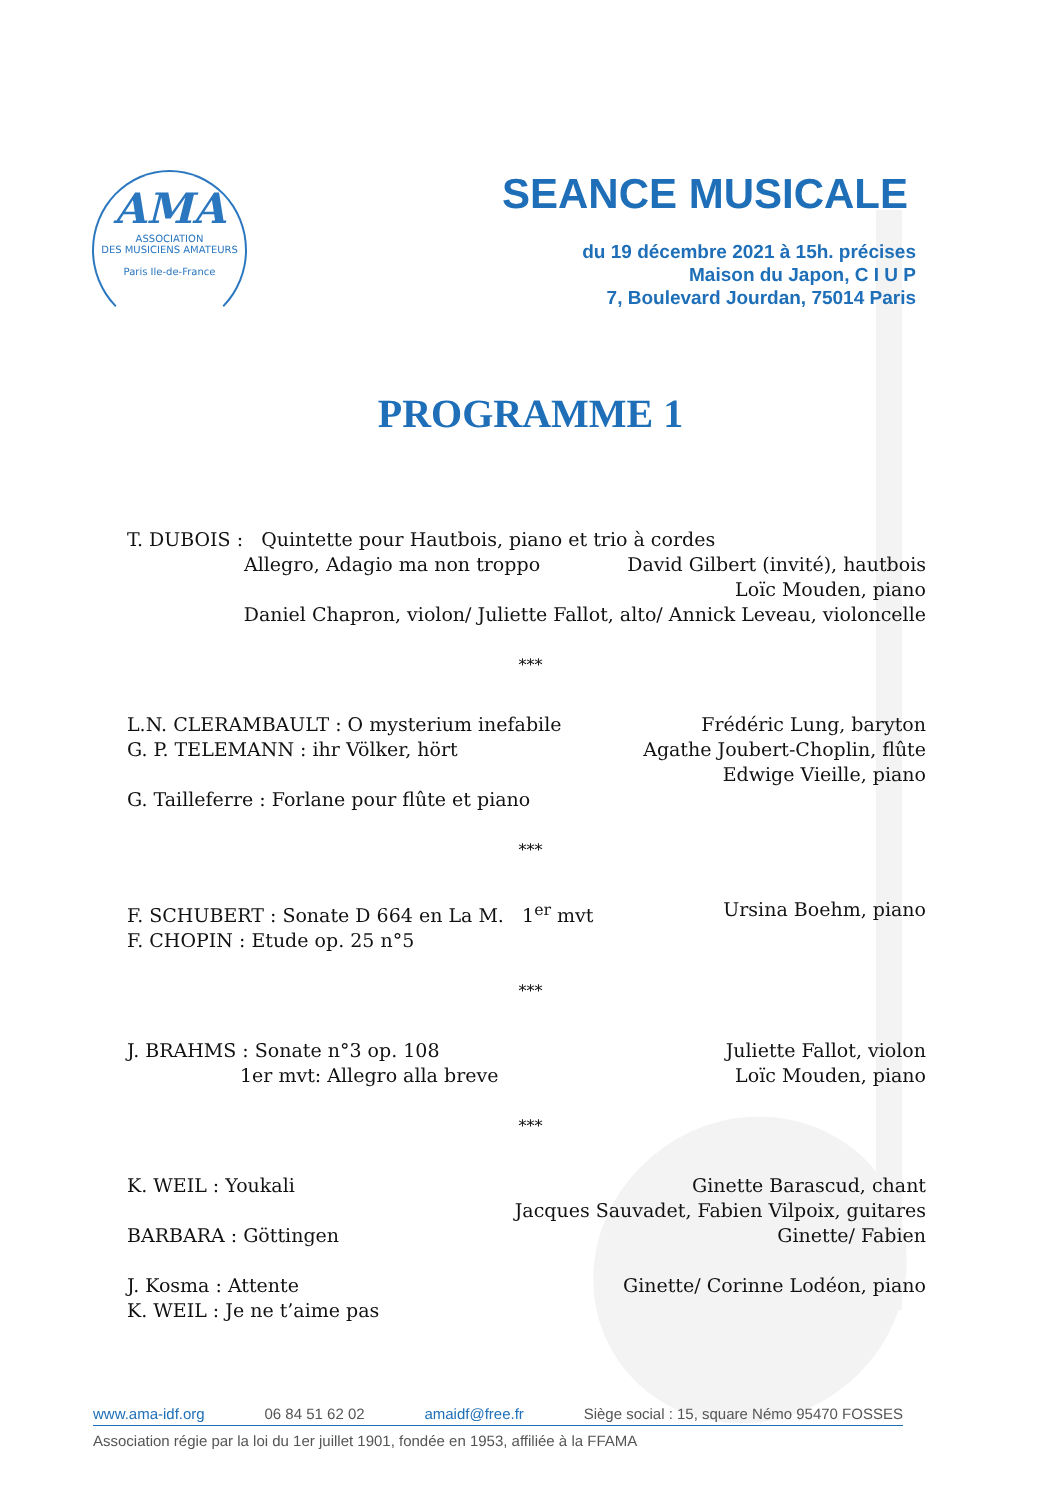AMA
ASSOCIATION
DES MUSICIENS AMATEURS
Paris Ile-de-France
SEANCE MUSICALE
du 19 décembre 2021 à 15h. précises
Maison du Japon, C I U P
7, Boulevard Jourdan, 75014 Paris
PROGRAMME 1
T. DUBOIS : Quintette pour Hautbois, piano et trio à cordes
Allegro, Adagio ma non troppo David Gilbert (invité), hautbois
Loïc Mouden, piano
Daniel Chapron, violon/ Juliette Fallot, alto/ Annick Leveau, violoncelle
***
L.N. CLERAMBAULT : O mysterium inefabile Frédéric Lung, baryton
G. P. TELEMANN : ihr Völker, hört Agathe Joubert-Choplin, flûte
Edwige Vieille, piano
G. Tailleferre : Forlane pour flûte et piano
***
F. SCHUBERT : Sonate D 664 en La M. 1<sup>er</sup> mvt Ursina Boehm, piano
F. CHOPIN : Etude op. 25 n°5
***
J. BRAHMS : Sonate n°3 op. 108 Juliette Fallot, violon
1er mvt: Allegro alla breve Loïc Mouden, piano
***
K. WEIL : Youkali Ginette Barascud, chant
Jacques Sauvadet, Fabien Vilpoix, guitares
BARBARA : Göttingen Ginette/ Fabien
J. Kosma : Attente Ginette/ Corinne Lodéon, piano
K. WEIL : Je ne t’aime pas
www.ama-idf.org 06 84 51 62 02 amaidf@free.fr Siège social : 15, square Némo 95470 FOSSES
Association régie par la loi du 1er juillet 1901, fondée en 1953, affiliée à la FFAMA